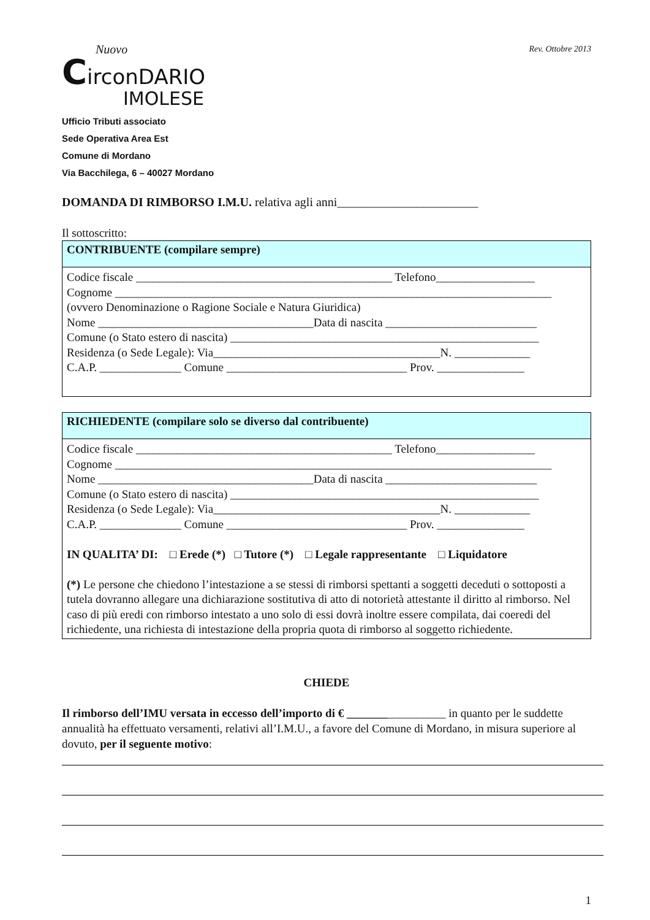Nuovo
CirconDARIO
IMOLESE
Rev. Ottobre 2013
Ufficio Tributi associato
Sede Operativa Area Est
Comune di Mordano
Via Bacchilega, 6 – 40027 Mordano
DOMANDA DI RIMBORSO I.M.U. relativa agli anni_______________________
Il sottoscritto:
CONTRIBUENTE (compilare sempre)
Codice fiscale ____________________________________________ Telefono_________________
Cognome ___________________________________________________________________________
(ovvero Denominazione o Ragione Sociale e Natura Giuridica)
Nome _____________________________________Data di nascita __________________________
Comune (o Stato estero di nascita) _____________________________________________________
Residenza (o Sede Legale): Via_______________________________________N. _____________
C.A.P. ______________ Comune _______________________________ Prov. _______________
RICHIEDENTE (compilare solo se diverso dal contribuente)
Codice fiscale ____________________________________________ Telefono_________________
Cognome ___________________________________________________________________________
Nome _____________________________________Data di nascita __________________________
Comune (o Stato estero di nascita) _____________________________________________________
Residenza (o Sede Legale): Via_______________________________________N. _____________
C.A.P. ______________ Comune _______________________________ Prov. _______________
IN QUALITA’ DI: □ Erede (*) □ Tutore (*) □ Legale rappresentante □ Liquidatore
(*) Le persone che chiedono l’intestazione a se stessi di rimborsi spettanti a soggetti deceduti o sottoposti a tutela dovranno allegare una dichiarazione sostitutiva di atto di notorietà attestante il diritto al rimborso. Nel caso di più eredi con rimborso intestato a uno solo di essi dovrà inoltre essere compilata, dai coeredi del richiedente, una richiesta di intestazione della propria quota di rimborso al soggetto richiedente.
CHIEDE
Il rimborso dell’IMU versata in eccesso dell’importo di € _________________ in quanto per le suddette annualità ha effettuato versamenti, relativi all’I.M.U., a favore del Comune di Mordano, in misura superiore al dovuto, per il seguente motivo:
1